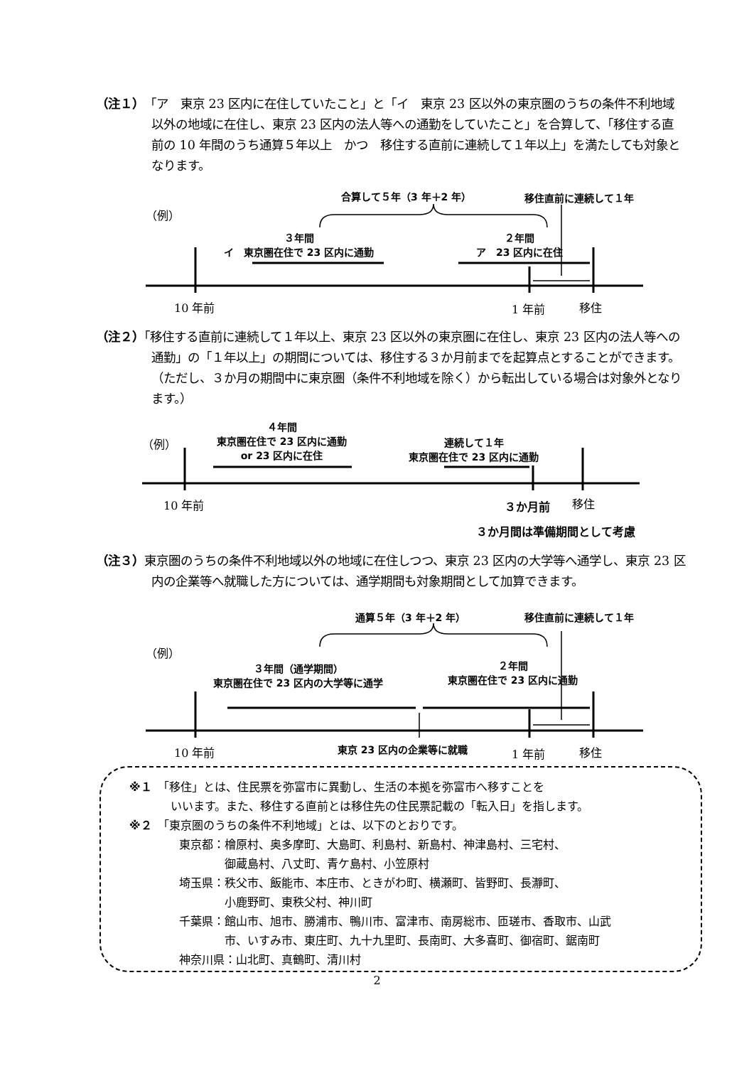（注１）「ア　東京 23 区内に在住していたこと」と「イ　東京 23 区以外の東京圏のうちの条件不利地域以外の地域に在住し、東京 23 区内の法人等への通勤をしていたこと」を合算して、「移住する直前の 10 年間のうち通算５年以上　かつ　移住する直前に連続して１年以上」を満たしても対象となります。
合算して５年（3 年＋2 年） 移住直前に連続して１年
（例）
３年間
イ　東京圏在住で 23 区内に通勤
２年間
ア　23 区内に在住
10 年前 1 年前 移住
（注２）「移住する直前に連続して１年以上、東京 23 区以外の東京圏に在住し、東京 23 区内の法人等への通勤」の「１年以上」の期間については、移住する３か月前までを起算点とすることができます。（ただし、３か月の期間中に東京圏（条件不利地域を除く）から転出している場合は対象外となります。）
４年間
東京圏在住で 23 区内に通勤
or 23 区内に在住
連続して１年
東京圏在住で 23 区内に通勤
（例）
10 年前 ３か月前 移住
３か月間は準備期間として考慮
（注３）東京圏のうちの条件不利地域以外の地域に在住しつつ、東京 23 区内の大学等へ通学し、東京 23 区内の企業等へ就職した方については、通学期間も対象期間として加算できます。
通算５年（3 年＋2 年） 移住直前に連続して１年
（例）
３年間（通学期間）
東京圏在住で 23 区内の大学等に通学
２年間
東京圏在住で 23 区内に通勤
10 年前 東京 23 区内の企業等に就職 1 年前 移住
※１　「移住」とは、住民票を弥富市に異動し、生活の本拠を弥富市へ移すことを
いいます。また、移住する直前とは移住先の住民票記載の「転入日」を指します。
※２　「東京圏のうちの条件不利地域」とは、以下のとおりです。
東京都：檜原村、奥多摩町、大島町、利島村、新島村、神津島村、三宅村、
　　　　御蔵島村、八丈町、青ケ島村、小笠原村
埼玉県：秩父市、飯能市、本庄市、ときがわ町、横瀬町、皆野町、長瀞町、
　　　　小鹿野町、東秩父村、神川町
千葉県：館山市、旭市、勝浦市、鴨川市、富津市、南房総市、匝瑳市、香取市、山武
　　　　市、いすみ市、東庄町、九十九里町、長南町、大多喜町、御宿町、鋸南町
神奈川県：山北町、真鶴町、清川村
2